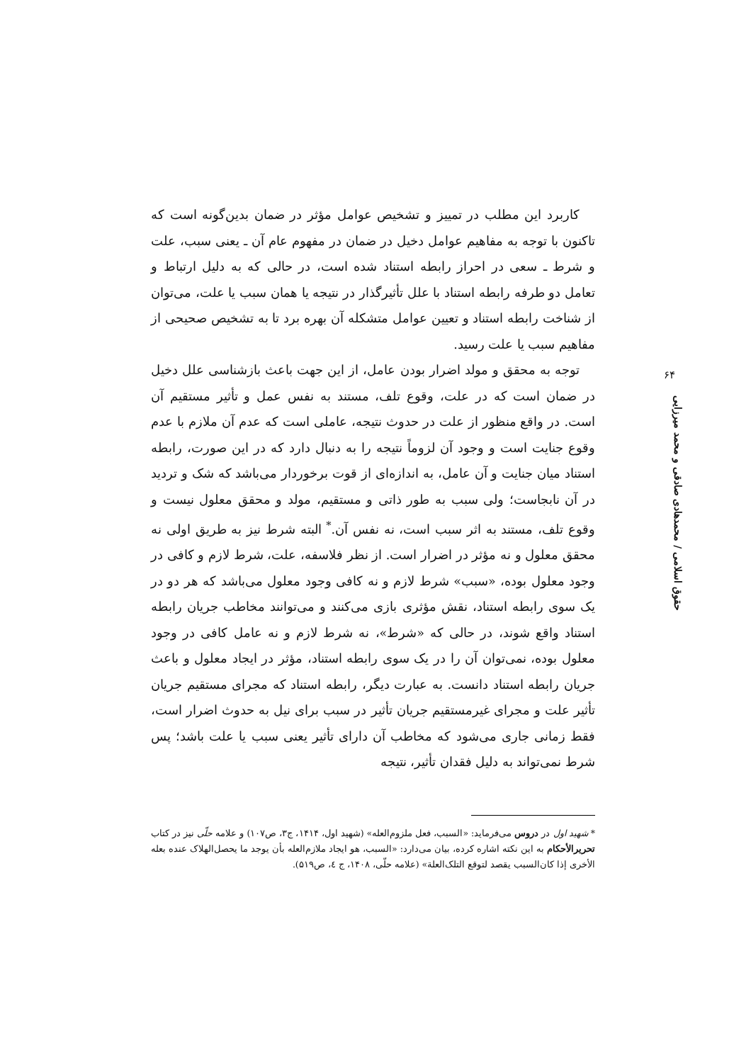کاربرد این مطلب در تمییز و تشخیص عوامل مؤثر در ضمان بدین‌گونه است که تاکنون با توجه به مفاهیم عوامل دخیل در ضمان در مفهوم عام آن ـ یعنی سبب، علت و شرط ـ سعی در احراز رابطه استناد شده است، در حالی که به دلیل ارتباط و تعامل دو طرفه رابطه استناد با علل تأثیرگذار در نتیجه یا همان سبب یا علت، می‌توان از شناخت رابطه استناد و تعیین عوامل متشکله آن بهره برد تا به تشخیص صحیحی از مفاهیم سبب یا علت رسید.
توجه به محقق و مولد اضرار بودن عامل، از این جهت باعث بازشناسی علل دخیل در ضمان است که در علت، وقوع تلف، مستند به نفس عمل و تأثیر مستقیم آن است. در واقع منظور از علت در حدوث نتیجه، عاملی است که عدم آن ملازم با عدم وقوع جنایت است و وجود آن لزوماً نتیجه را به دنبال دارد که در این صورت، رابطه استناد میان جنایت و آن عامل، به اندازه‌ای از قوت برخوردار می‌باشد که شک و تردید در آن نابجاست؛ ولی سبب به طور ذاتی و مستقیم، مولد و محقق معلول نیست و وقوع تلف، مستند به اثر سبب است، نه نفس آن.<sup>*</sup> البته شرط نیز به طریق اولی نه محقق معلول و نه مؤثر در اضرار است. از نظر فلاسفه، علت، شرط لازم و کافی در وجود معلول بوده، «سبب» شرط لازم و نه کافی وجود معلول می‌باشد که هر دو در یک سوی رابطه استناد، نقش مؤثری بازی می‌کنند و می‌توانند مخاطب جریان رابطه استناد واقع شوند، در حالی که «شرط»، نه شرط لازم و نه عامل کافی در وجود معلول بوده، نمی‌توان آن را در یک سوی رابطه استناد، مؤثر در ایجاد معلول و باعث جریان رابطه استناد دانست. به عبارت دیگر، رابطه استناد که مجرای مستقیم جریان تأثیر علت و مجرای غیرمستقیم جریان تأثیر در سبب برای نیل به حدوث اضرار است، فقط زمانی جاری می‌شود که مخاطب آن دارای تأثیر یعنی سبب یا علت باشد؛ پس شرط نمی‌تواند به دلیل فقدان تأثیر، نتیجه
۶۴
حقوق اسلامی / محمدهادی صادقی و محمد میرزایی
* شهید اول در دروس می‌فرماید: «السبب، فعل ملزوم‌العله» (شهید اول، ۱۴۱۴، ج۳، ص۱۰۷) و علامه حلّی نیز در کتاب تحریرالأحکام به این نکته اشاره کرده، بیان می‌دارد: «السبب، هو ایجاد ملازم‌العله بأن یوجد ما یحصل‌الهلاک عنده بعله الأخری إذا کان‌السبب یقصد لتوقع التلک‌العلة» (علامه حلّی، ۱۴۰۸، ج ٤، ص۵۱۹).